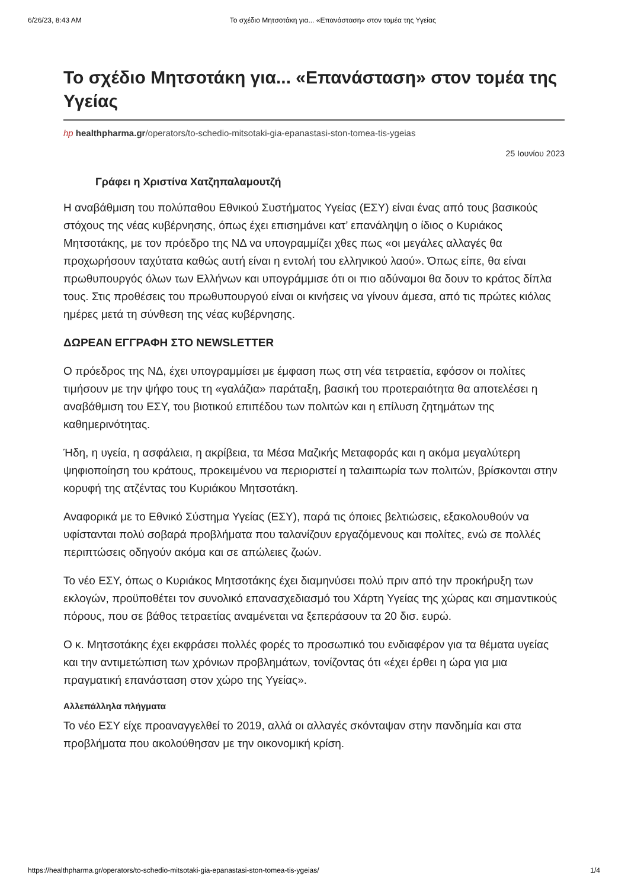6/26/23, 8:43 AM Το σχέδιο Μητσοτάκη για... «Επανάσταση» στον τομέα της Υγείας
Το σχέδιο Μητσοτάκη για... «Επανάσταση» στον τομέα της Υγείας
hp healthpharma.gr/operators/to-schedio-mitsotaki-gia-epanastasi-ston-tomea-tis-ygeias
25 Ιουνίου 2023
Γράφει η Χριστίνα Χατζηπαλαμουτζή
Η αναβάθμιση του πολύπαθου Εθνικού Συστήματος Υγείας (ΕΣΥ) είναι ένας από τους βασικούς στόχους της νέας κυβέρνησης, όπως έχει επισημάνει κατ’ επανάληψη ο ίδιος ο Κυριάκος Μητσοτάκης, με τον πρόεδρο της ΝΔ να υπογραμμίζει χθες πως «οι μεγάλες αλλαγές θα προχωρήσουν ταχύτατα καθώς αυτή είναι η εντολή του ελληνικού λαού». Όπως είπε, θα είναι πρωθυπουργός όλων των Ελλήνων και υπογράμμισε ότι οι πιο αδύναμοι θα δουν το κράτος δίπλα τους. Στις προθέσεις του πρωθυπουργού είναι οι κινήσεις να γίνουν άμεσα, από τις πρώτες κιόλας ημέρες μετά τη σύνθεση της νέας κυβέρνησης.
ΔΩΡΕΑΝ ΕΓΓΡΑΦΗ ΣΤΟ NEWSLETTER
Ο πρόεδρος της ΝΔ, έχει υπογραμμίσει με έμφαση πως στη νέα τετραετία, εφόσον οι πολίτες τιμήσουν με την ψήφο τους τη «γαλάζια» παράταξη, βασική του προτεραιότητα θα αποτελέσει η αναβάθμιση του ΕΣΥ, του βιοτικού επιπέδου των πολιτών και η επίλυση ζητημάτων της καθημερινότητας.
Ήδη, η υγεία, η ασφάλεια, η ακρίβεια, τα Μέσα Μαζικής Μεταφοράς και η ακόμα μεγαλύτερη ψηφιοποίηση του κράτους, προκειμένου να περιοριστεί η ταλαιπωρία των πολιτών, βρίσκονται στην κορυφή της ατζέντας του Κυριάκου Μητσοτάκη.
Αναφορικά με το Εθνικό Σύστημα Υγείας (ΕΣΥ), παρά τις όποιες βελτιώσεις, εξακολουθούν να υφίστανται πολύ σοβαρά προβλήματα που ταλανίζουν εργαζόμενους και πολίτες, ενώ σε πολλές περιπτώσεις οδηγούν ακόμα και σε απώλειες ζωών.
Το νέο ΕΣΥ, όπως ο Κυριάκος Μητσοτάκης έχει διαμηνύσει πολύ πριν από την προκήρυξη των εκλογών, προϋποθέτει τον συνολικό επανασχεδιασμό του Χάρτη Υγείας της χώρας και σημαντικούς πόρους, που σε βάθος τετραετίας αναμένεται να ξεπεράσουν τα 20 δισ. ευρώ.
Ο κ. Μητσοτάκης έχει εκφράσει πολλές φορές το προσωπικό του ενδιαφέρον για τα θέματα υγείας και την αντιμετώπιση των χρόνιων προβλημάτων, τονίζοντας ότι «έχει έρθει η ώρα για μια πραγματική επανάσταση στον χώρο της Υγείας».
Αλλεπάλληλα πλήγματα
Το νέο ΕΣΥ είχε προαναγγελθεί το 2019, αλλά οι αλλαγές σκόνταψαν στην πανδημία και στα προβλήματα που ακολούθησαν με την οικονομική κρίση.
https://healthpharma.gr/operators/to-schedio-mitsotaki-gia-epanastasi-ston-tomea-tis-ygeias/ 1/4